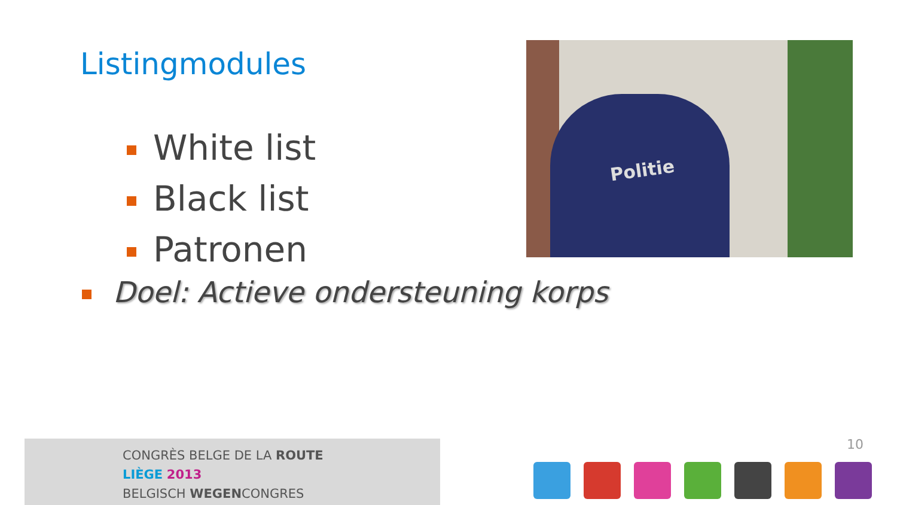Listingmodules
Politie
White list
Black list
Patronen
Doel: Actieve ondersteuning korps
CONGRÈS BELGE DE LA ROUTE
LIÈGE 2013
BELGISCH WEGENCONGRES
10